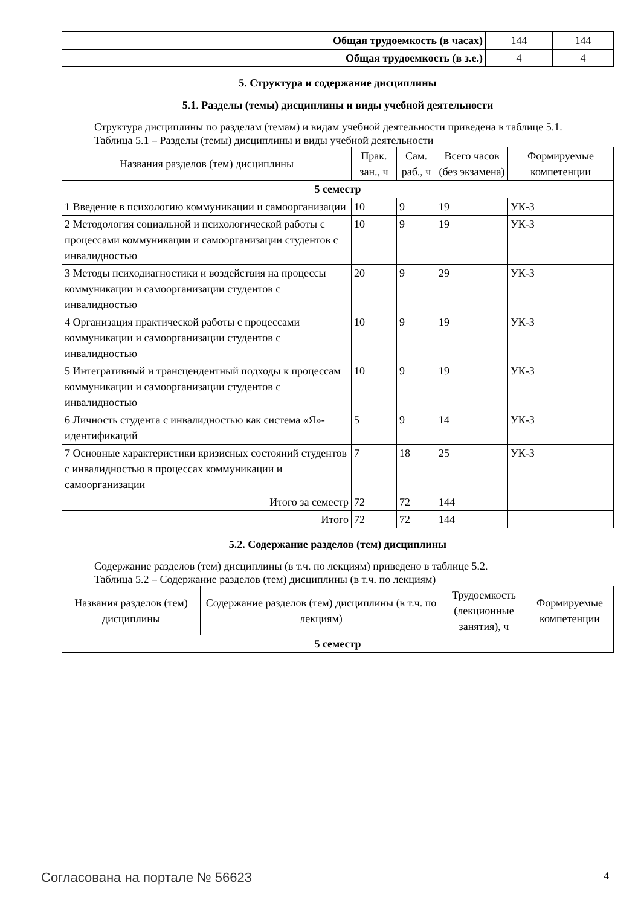| Общая трудоемкость (в часах) | 144 | 144 |
| Общая трудоемкость (в з.е.) | 4 | 4 |
5. Структура и содержание дисциплины
5.1. Разделы (темы) дисциплины и виды учебной деятельности
Структура дисциплины по разделам (темам) и видам учебной деятельности приведена в таблице 5.1.
Таблица 5.1 – Разделы (темы) дисциплины и виды учебной деятельности
| Названия разделов (тем) дисциплины | Прак. зан., ч | Сам. раб., ч | Всего часов (без экзамена) | Формируемые компетенции |
| --- | --- | --- | --- | --- |
| 5 семестр | | | | |
| 1 Введение в психологию коммуникации и самоорганизации | 10 | 9 | 19 | УК-3 |
| 2 Методология социальной и психологической работы с процессами коммуникации и самоорганизации студентов с инвалидностью | 10 | 9 | 19 | УК-3 |
| 3 Методы психодиагностики и воздействия на процессы коммуникации и самоорганизации студентов с инвалидностью | 20 | 9 | 29 | УК-3 |
| 4 Организация практической работы с процессами коммуникации и самоорганизации студентов с инвалидностью | 10 | 9 | 19 | УК-3 |
| 5 Интегративный и трансцендентный подходы к процессам коммуникации и самоорганизации студентов с инвалидностью | 10 | 9 | 19 | УК-3 |
| 6 Личность студента с инвалидностью как система «Я»-идентификаций | 5 | 9 | 14 | УК-3 |
| 7 Основные характеристики кризисных состояний студентов с инвалидностью в процессах коммуникации и самоорганизации | 7 | 18 | 25 | УК-3 |
| Итого за семестр | 72 | 72 | 144 | |
| Итого | 72 | 72 | 144 | |
5.2. Содержание разделов (тем) дисциплины
Содержание разделов (тем) дисциплины (в т.ч. по лекциям) приведено в таблице 5.2.
Таблица 5.2 – Содержание разделов (тем) дисциплины (в т.ч. по лекциям)
| Названия разделов (тем) дисциплины | Содержание разделов (тем) дисциплины (в т.ч. по лекциям) | Трудоемкость (лекционные занятия), ч | Формируемые компетенции |
| --- | --- | --- | --- |
| 5 семестр | | | |
Согласована на портале № 56623 4